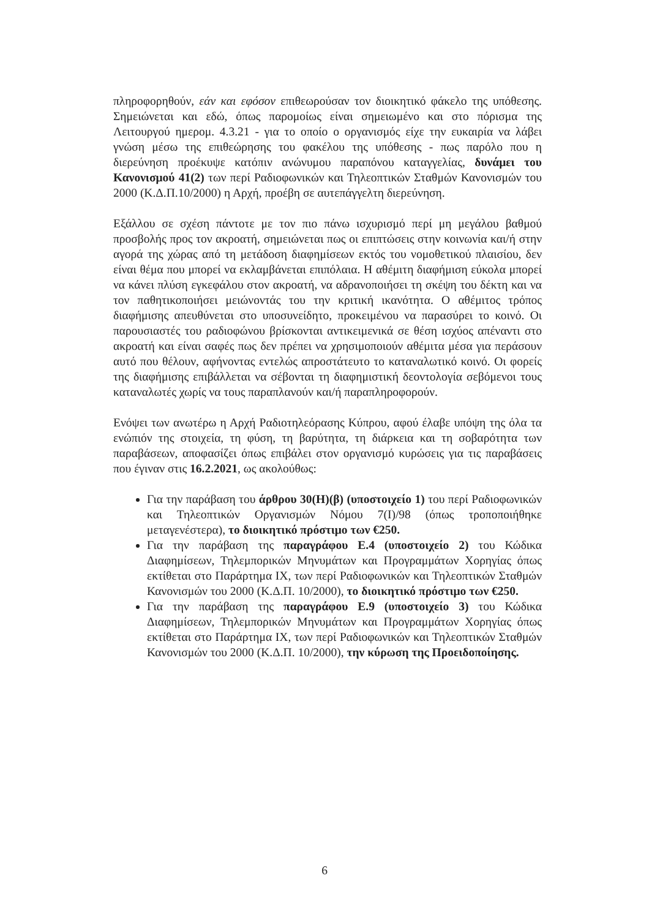πληροφορηθούν, εάν και εφόσον επιθεωρούσαν τον διοικητικό φάκελο της υπόθεσης. Σημειώνεται και εδώ, όπως παρομοίως είναι σημειωμένο και στο πόρισμα της Λειτουργού ημερομ. 4.3.21 - για το οποίο ο οργανισμός είχε την ευκαιρία να λάβει γνώση μέσω της επιθεώρησης του φακέλου της υπόθεσης - πως παρόλο που η διερεύνηση προέκυψε κατόπιν ανώνυμου παραπόνου καταγγελίας, δυνάμει του Κανονισμού 41(2) των περί Ραδιοφωνικών και Τηλεοπτικών Σταθμών Κανονισμών του 2000 (Κ.Δ.Π.10/2000) η Αρχή, προέβη σε αυτεπάγγελτη διερεύνηση.
Εξάλλου σε σχέση πάντοτε με τον πιο πάνω ισχυρισμό περί μη μεγάλου βαθμού προσβολής προς τον ακροατή, σημειώνεται πως οι επιπτώσεις στην κοινωνία και/ή στην αγορά της χώρας από τη μετάδοση διαφημίσεων εκτός του νομοθετικού πλαισίου, δεν είναι θέμα που μπορεί να εκλαμβάνεται επιπόλαια. Η αθέμιτη διαφήμιση εύκολα μπορεί να κάνει πλύση εγκεφάλου στον ακροατή, να αδρανοποιήσει τη σκέψη του δέκτη και να τον παθητικοποιήσει μειώνοντάς του την κριτική ικανότητα. Ο αθέμιτος τρόπος διαφήμισης απευθύνεται στο υποσυνείδητο, προκειμένου να παρασύρει το κοινό. Οι παρουσιαστές του ραδιοφώνου βρίσκονται αντικειμενικά σε θέση ισχύος απέναντι στο ακροατή και είναι σαφές πως δεν πρέπει να χρησιμοποιούν αθέμιτα μέσα για περάσουν αυτό που θέλουν, αφήνοντας εντελώς απροστάτευτο το καταναλωτικό κοινό. Οι φορείς της διαφήμισης επιβάλλεται να σέβονται τη διαφημιστική δεοντολογία σεβόμενοι τους καταναλωτές χωρίς να τους παραπλανούν και/ή παραπληροφορούν.
Ενόψει των ανωτέρω η Αρχή Ραδιοτηλεόρασης Κύπρου, αφού έλαβε υπόψη της όλα τα ενώπιόν της στοιχεία, τη φύση, τη βαρύτητα, τη διάρκεια και τη σοβαρότητα των παραβάσεων, αποφασίζει όπως επιβάλει στον οργανισμό κυρώσεις για τις παραβάσεις που έγιναν στις 16.2.2021, ως ακολούθως:
Για την παράβαση του άρθρου 30(Η)(β) (υποστοιχείο 1) του περί Ραδιοφωνικών και Τηλεοπτικών Οργανισμών Νόμου 7(Ι)/98 (όπως τροποποιήθηκε μεταγενέστερα), το διοικητικό πρόστιμο των €250.
Για την παράβαση της παραγράφου Ε.4 (υποστοιχείο 2) του Κώδικα Διαφημίσεων, Τηλεμπορικών Μηνυμάτων και Προγραμμάτων Χορηγίας όπως εκτίθεται στο Παράρτημα ΙΧ, των περί Ραδιοφωνικών και Τηλεοπτικών Σταθμών Κανονισμών του 2000 (Κ.Δ.Π. 10/2000), το διοικητικό πρόστιμο των €250.
Για την παράβαση της παραγράφου Ε.9 (υποστοιχείο 3) του Κώδικα Διαφημίσεων, Τηλεμπορικών Μηνυμάτων και Προγραμμάτων Χορηγίας όπως εκτίθεται στο Παράρτημα ΙΧ, των περί Ραδιοφωνικών και Τηλεοπτικών Σταθμών Κανονισμών του 2000 (Κ.Δ.Π. 10/2000), την κύρωση της Προειδοποίησης.
6